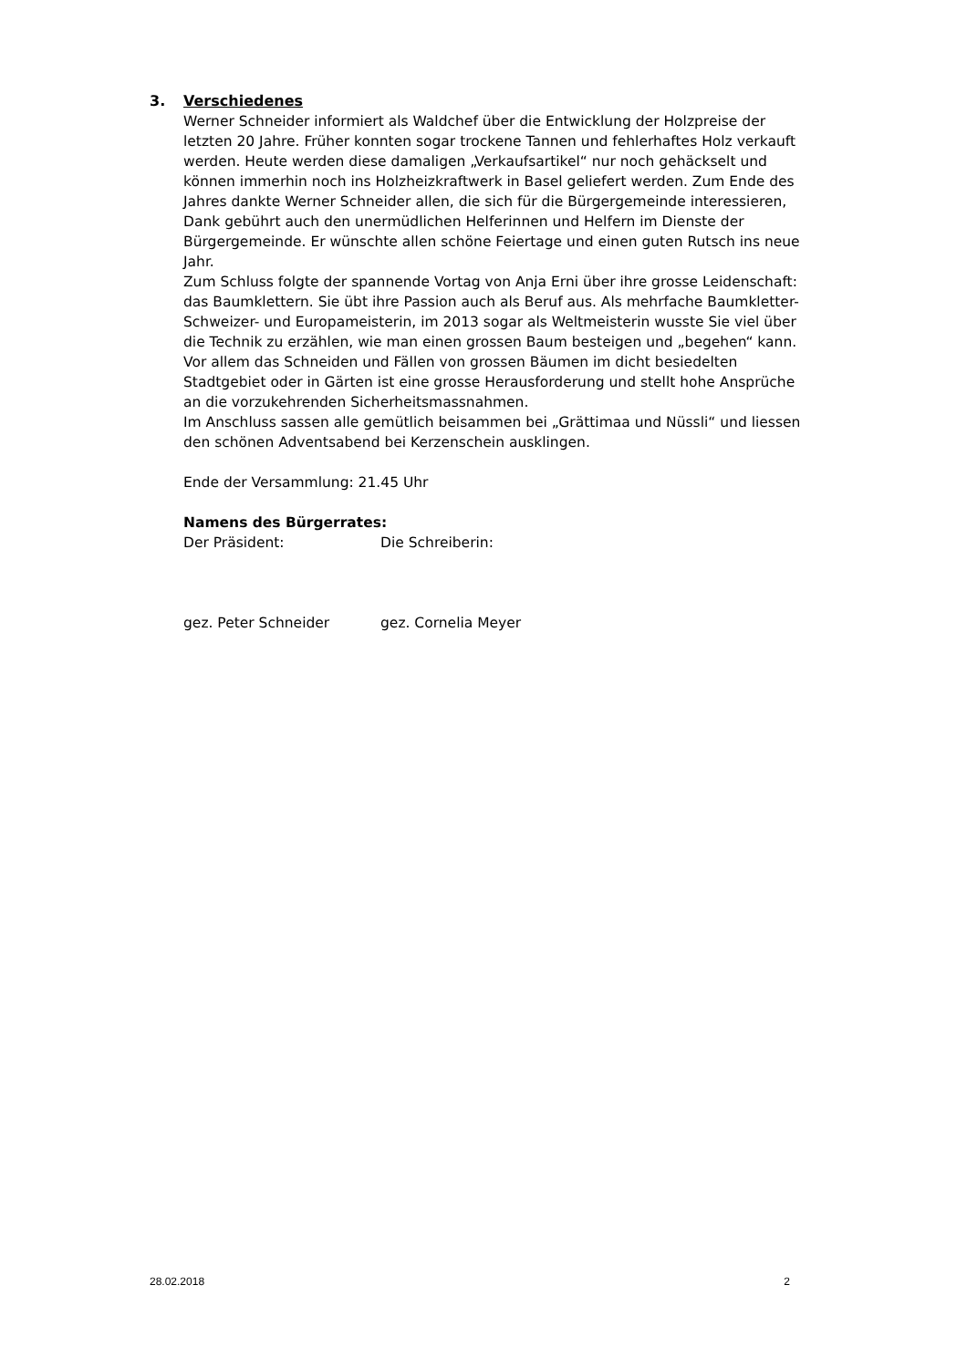3. Verschiedenes
Werner Schneider informiert als Waldchef über die Entwicklung der Holzpreise der letzten 20 Jahre. Früher konnten sogar trockene Tannen und fehlerhaftes Holz verkauft werden. Heute werden diese damaligen „Verkaufsartikel“ nur noch gehäckselt und können immerhin noch ins Holzheizkraftwerk in Basel geliefert werden. Zum Ende des Jahres dankte Werner Schneider allen, die sich für die Bürgergemeinde interessieren, Dank gebührt auch den unermüdlichen Helferinnen und Helfern im Dienste der Bürgergemeinde. Er wünschte allen schöne Feiertage und einen guten Rutsch ins neue Jahr.
Zum Schluss folgte der spannende Vortag von Anja Erni über ihre grosse Leidenschaft: das Baumklettern. Sie übt ihre Passion auch als Beruf aus. Als mehrfache Baumkletter-Schweizer- und Europameisterin, im 2013 sogar als Weltmeisterin wusste Sie viel über die Technik zu erzählen, wie man einen grossen Baum besteigen und „begehen“ kann. Vor allem das Schneiden und Fällen von grossen Bäumen im dicht besiedelten Stadtgebiet oder in Gärten ist eine grosse Herausforderung und stellt hohe Ansprüche an die vorzukehrenden Sicherheitsmassnahmen.
Im Anschluss sassen alle gemütlich beisammen bei „Grättimaa und Nüssli“ und liessen den schönen Adventsabend bei Kerzenschein ausklingen.
Ende der Versammlung: 21.45 Uhr
Namens des Bürgerrates:
Der Präsident: Die Schreiberin:
gez. Peter Schneider gez. Cornelia Meyer
28.02.2018 2